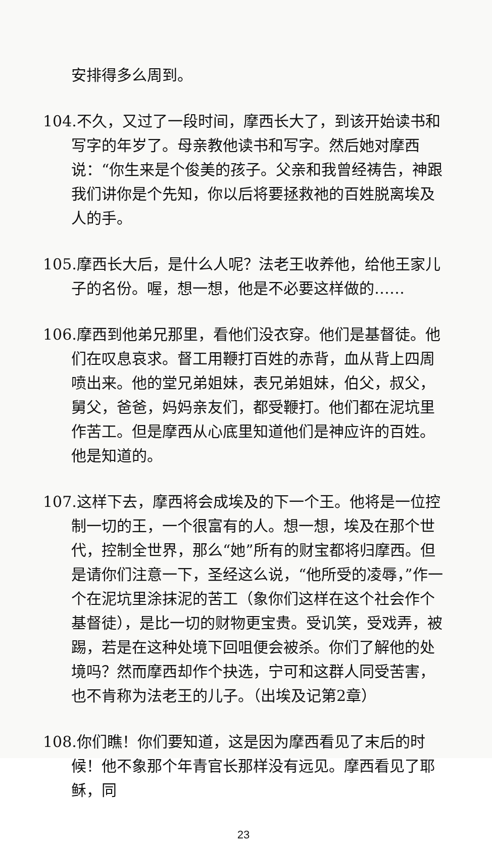安排得多么周到。
104.不久，又过了一段时间，摩西长大了，到该开始读书和写字的年岁了。母亲教他读书和写字。然后她对摩西说：“你生来是个俊美的孩子。父亲和我曾经祷告，神跟我们讲你是个先知，你以后将要拯救祂的百姓脱离埃及人的手。
105.摩西长大后，是什么人呢？法老王收养他，给他王家儿子的名份。喔，想一想，他是不必要这样做的……
106.摩西到他弟兄那里，看他们没衣穿。他们是基督徒。他们在叹息哀求。督工用鞭打百姓的赤背，血从背上四周喷出来。他的堂兄弟姐妹，表兄弟姐妹，伯父，叔父，舅父，爸爸，妈妈亲友们，都受鞭打。他们都在泥坑里作苦工。但是摩西从心底里知道他们是神应许的百姓。他是知道的。
107.这样下去，摩西将会成埃及的下一个王。他将是一位控制一切的王，一个很富有的人。想一想，埃及在那个世代，控制全世界，那么“她”所有的财宝都将归摩西。但是请你们注意一下，圣经这么说，“他所受的凌辱，”作一个在泥坑里涂抹泥的苦工（象你们这样在这个社会作个基督徒），是比一切的财物更宝贵。受讥笑，受戏弄，被踢，若是在这种处境下回咀便会被杀。你们了解他的处境吗？然而摩西却作个抉选，宁可和这群人同受苦害，也不肯称为法老王的儿子。（出埃及记第2章）
108.你们瞧！你们要知道，这是因为摩西看见了末后的时候！他不象那个年青官长那样没有远见。摩西看见了耶稣，同
23